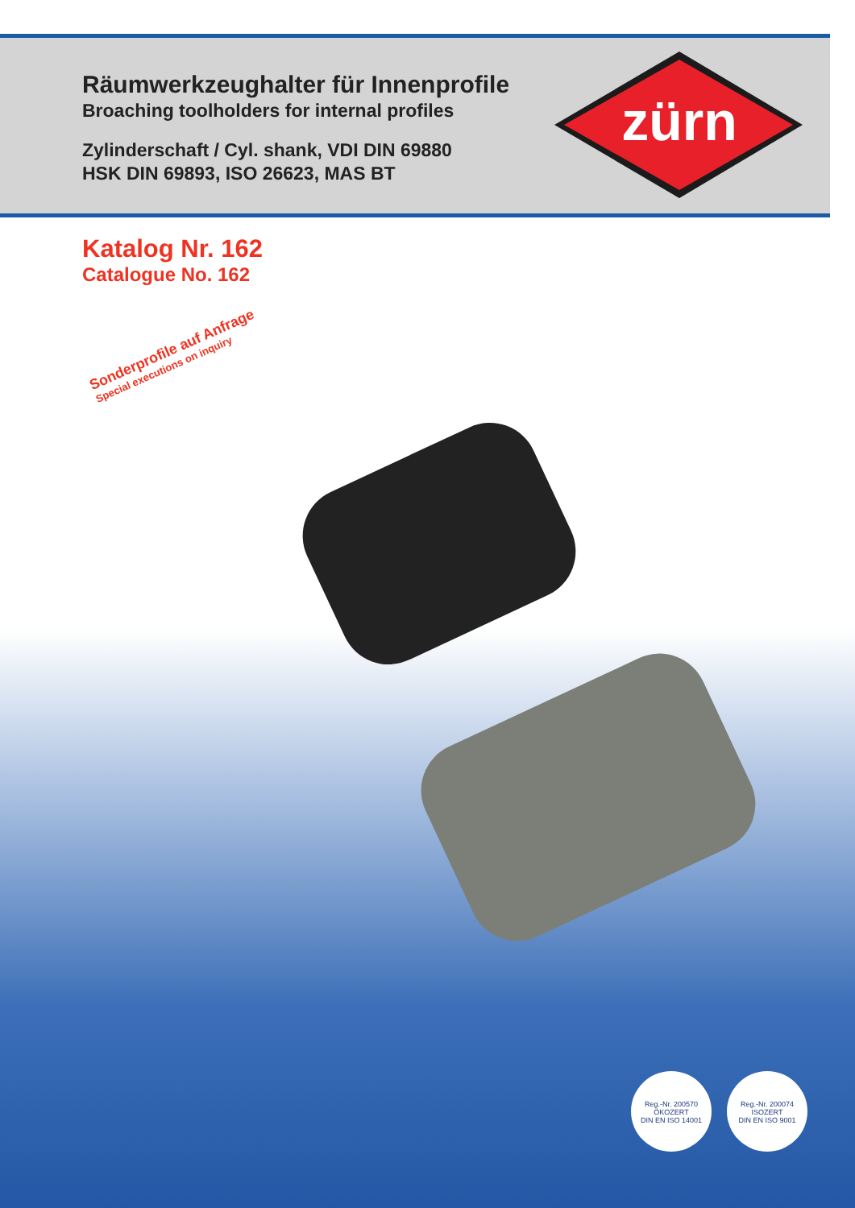zürn
Räumwerkzeughalter für Innenprofile
Broaching toolholders for internal profiles
Zylinderschaft / Cyl. shank, VDI DIN 69880
HSK DIN 69893, ISO 26623, MAS BT
Katalog Nr. 162
Catalogue No. 162
Sonderprofile auf Anfrage
Special executions on inquiry
Reg.-Nr. 200570
ÖKOZERT
DIN EN ISO 14001
Reg.-Nr. 200074
ISOZERT
DIN EN ISO 9001